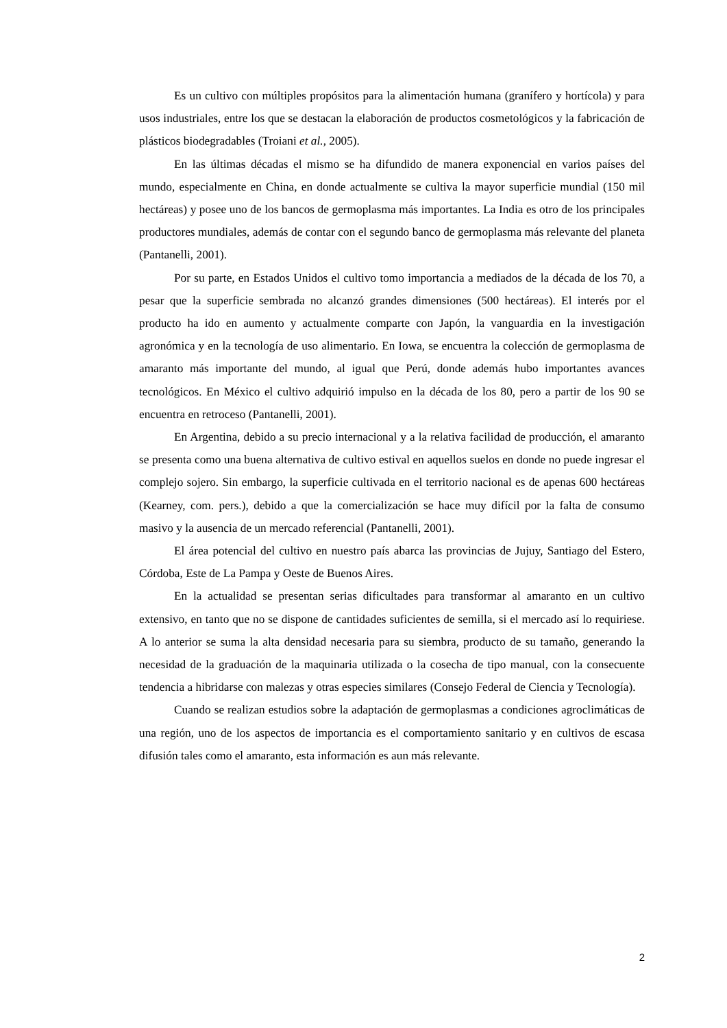Es un cultivo con múltiples propósitos para la alimentación humana (granífero y hortícola) y para usos industriales, entre los que se destacan la elaboración de productos cosmetológicos y la fabricación de plásticos biodegradables (Troiani et al., 2005).
En las últimas décadas el mismo se ha difundido de manera exponencial en varios países del mundo, especialmente en China, en donde actualmente se cultiva la mayor superficie mundial (150 mil hectáreas) y posee uno de los bancos de germoplasma más importantes. La India es otro de los principales productores mundiales, además de contar con el segundo banco de germoplasma más relevante del planeta (Pantanelli, 2001).
Por su parte, en Estados Unidos el cultivo tomo importancia a mediados de la década de los 70, a pesar que la superficie sembrada no alcanzó grandes dimensiones (500 hectáreas). El interés por el producto ha ido en aumento y actualmente comparte con Japón, la vanguardia en la investigación agronómica y en la tecnología de uso alimentario. En Iowa, se encuentra la colección de germoplasma de amaranto más importante del mundo, al igual que Perú, donde además hubo importantes avances tecnológicos. En México el cultivo adquirió impulso en la década de los 80, pero a partir de los 90 se encuentra en retroceso (Pantanelli, 2001).
En Argentina, debido a su precio internacional y a la relativa facilidad de producción, el amaranto se presenta como una buena alternativa de cultivo estival en aquellos suelos en donde no puede ingresar el complejo sojero. Sin embargo, la superficie cultivada en el territorio nacional es de apenas 600 hectáreas (Kearney, com. pers.), debido a que la comercialización se hace muy difícil por la falta de consumo masivo y la ausencia de un mercado referencial (Pantanelli, 2001).
El área potencial del cultivo en nuestro país abarca las provincias de Jujuy, Santiago del Estero, Córdoba, Este de La Pampa y Oeste de Buenos Aires.
En la actualidad se presentan serias dificultades para transformar al amaranto en un cultivo extensivo, en tanto que no se dispone de cantidades suficientes de semilla, si el mercado así lo requiriese. A lo anterior se suma la alta densidad necesaria para su siembra, producto de su tamaño, generando la necesidad de la graduación de la maquinaria utilizada o la cosecha de tipo manual, con la consecuente tendencia a hibridarse con malezas y otras especies similares (Consejo Federal de Ciencia y Tecnología).
Cuando se realizan estudios sobre la adaptación de germoplasmas a condiciones agroclimáticas de una región, uno de los aspectos de importancia es el comportamiento sanitario y en cultivos de escasa difusión tales como el amaranto, esta información es aun más relevante.
2